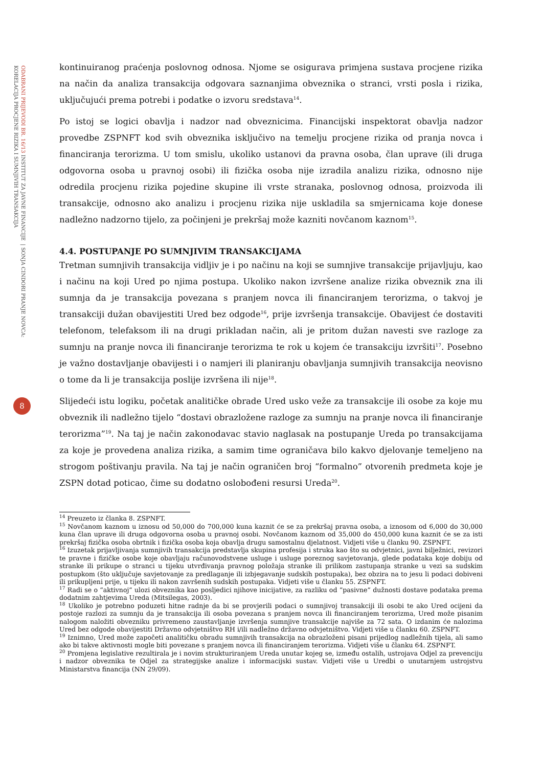ODABRANI PRIJEVODI BR. 16/13 INSTITUT ZA JAVNE FINANCIJE | SONJA CINDORI PRANJE NOVCA: KORELACIJA PROCJENE RIZIKA I SUMNJIVIH TRANSAKCIJA
8
kontinuiranog praćenja poslovnog odnosa. Njome se osigurava primjena sustava procjene rizika na način da analiza transakcija odgovara saznanjima obveznika o stranci, vrsti posla i rizika, uključujući prema potrebi i podatke o izvoru sredstava<sup>14</sup>.
Po istoj se logici obavlja i nadzor nad obveznicima. Financijski inspektorat obavlja nadzor provedbe ZSPNFT kod svih obveznika isključivo na temelju procjene rizika od pranja novca i financiranja terorizma. U tom smislu, ukoliko ustanovi da pravna osoba, član uprave (ili druga odgovorna osoba u pravnoj osobi) ili fizička osoba nije izradila analizu rizika, odnosno nije odredila procjenu rizika pojedine skupine ili vrste stranaka, poslovnog odnosa, proizvoda ili transakcije, odnosno ako analizu i procjenu rizika nije uskladila sa smjernicama koje donese nadležno nadzorno tijelo, za počinjeni je prekršaj može kazniti novčanom kaznom<sup>15</sup>.
4.4. POSTUPANJE PO SUMNJIVIM TRANSAKCIJAMA
Tretman sumnjivih transakcija vidljiv je i po načinu na koji se sumnjive transakcije prijavljuju, kao i načinu na koji Ured po njima postupa. Ukoliko nakon izvršene analize rizika obveznik zna ili sumnja da je transakcija povezana s pranjem novca ili financiranjem terorizma, o takvoj je transakciji dužan obavijestiti Ured bez odgode<sup>16</sup>, prije izvršenja transakcije. Obavijest će dostaviti telefonom, telefaksom ili na drugi prikladan način, ali je pritom dužan navesti sve razloge za sumnju na pranje novca ili financiranje terorizma te rok u kojem će transakciju izvršiti<sup>17</sup>. Posebno je važno dostavljanje obavijesti i o namjeri ili planiranju obavljanja sumnjivih transakcija neovisno o tome da li je transakcija poslije izvršena ili nije<sup>18</sup>.
Slijedeći istu logiku, početak analitičke obrade Ured usko veže za transakcije ili osobe za koje mu obveznik ili nadležno tijelo “dostavi obrazložene razloge za sumnju na pranje novca ili financiranje terorizma”<sup>19</sup>. Na taj je način zakonodavac stavio naglasak na postupanje Ureda po transakcijama za koje je provedena analiza rizika, a samim time ograničava bilo kakvo djelovanje temeljeno na strogom poštivanju pravila. Na taj je način ograničen broj “formalno” otvorenih predmeta koje je ZSPN dotad poticao, čime su dodatno oslobođeni resursi Ureda<sup>20</sup>.
<sup>14</sup> Preuzeto iz članka 8. ZSPNFT.
<sup>15</sup> Novčanom kaznom u iznosu od 50,000 do 700,000 kuna kaznit će se za prekršaj pravna osoba, a iznosom od 6,000 do 30,000 kuna član uprave ili druga odgovorna osoba u pravnoj osobi. Novčanom kaznom od 35,000 do 450,000 kuna kaznit će se za isti prekršaj fizička osoba obrtnik i fizička osoba koja obavlja drugu samostalnu djelatnost. Vidjeti više u članku 90. ZSPNFT.
<sup>16</sup> Izuzetak prijavljivanja sumnjivih transakcija predstavlja skupina profesija i struka kao što su odvjetnici, javni bilježnici, revizori te pravne i fizičke osobe koje obavljaju računovodstvene usluge i usluge poreznog savjetovanja, glede podataka koje dobiju od stranke ili prikupe o stranci u tijeku utvrđivanja pravnog položaja stranke ili prilikom zastupanja stranke u vezi sa sudskim postupkom (što uključuje savjetovanje za predlaganje ili izbjegavanje sudskih postupaka), bez obzira na to jesu li podaci dobiveni ili prikupljeni prije, u tijeku ili nakon završenih sudskih postupaka. Vidjeti više u članku 55. ZSPNFT.
<sup>17</sup> Radi se o “aktivnoj” ulozi obveznika kao posljedici njihove inicijative, za razliku od “pasivne” dužnosti dostave podataka prema dodatnim zahtjevima Ureda (Mitsilegas, 2003).
<sup>18</sup> Ukoliko je potrebno poduzeti hitne radnje da bi se provjerili podaci o sumnjivoj transakciji ili osobi te ako Ured ocijeni da postoje razlozi za sumnju da je transakcija ili osoba povezana s pranjem novca ili financiranjem terorizma, Ured može pisanim nalogom naložiti obvezniku privremeno zaustavljanje izvršenja sumnjive transakcije najviše za 72 sata. O izdanim će nalozima Ured bez odgode obavijestiti Državno odvjetništvo RH i/ili nadležno državno odvjetništvo. Vidjeti više u članku 60. ZSPNFT.
<sup>19</sup> Iznimno, Ured može započeti analitičku obradu sumnjivih transakcija na obrazloženi pisani prijedlog nadležnih tijela, ali samo ako bi takve aktivnosti mogle biti povezane s pranjem novca ili financiranjem terorizma. Vidjeti više u članku 64. ZSPNFT.
<sup>20</sup> Promjena legislative rezultirala je i novim strukturiranjem Ureda unutar kojeg se, između ostalih, ustrojava Odjel za prevenciju i nadzor obveznika te Odjel za strategijske analize i informacijski sustav. Vidjeti više u Uredbi o unutarnjem ustrojstvu Ministarstva financija (NN 29/09).